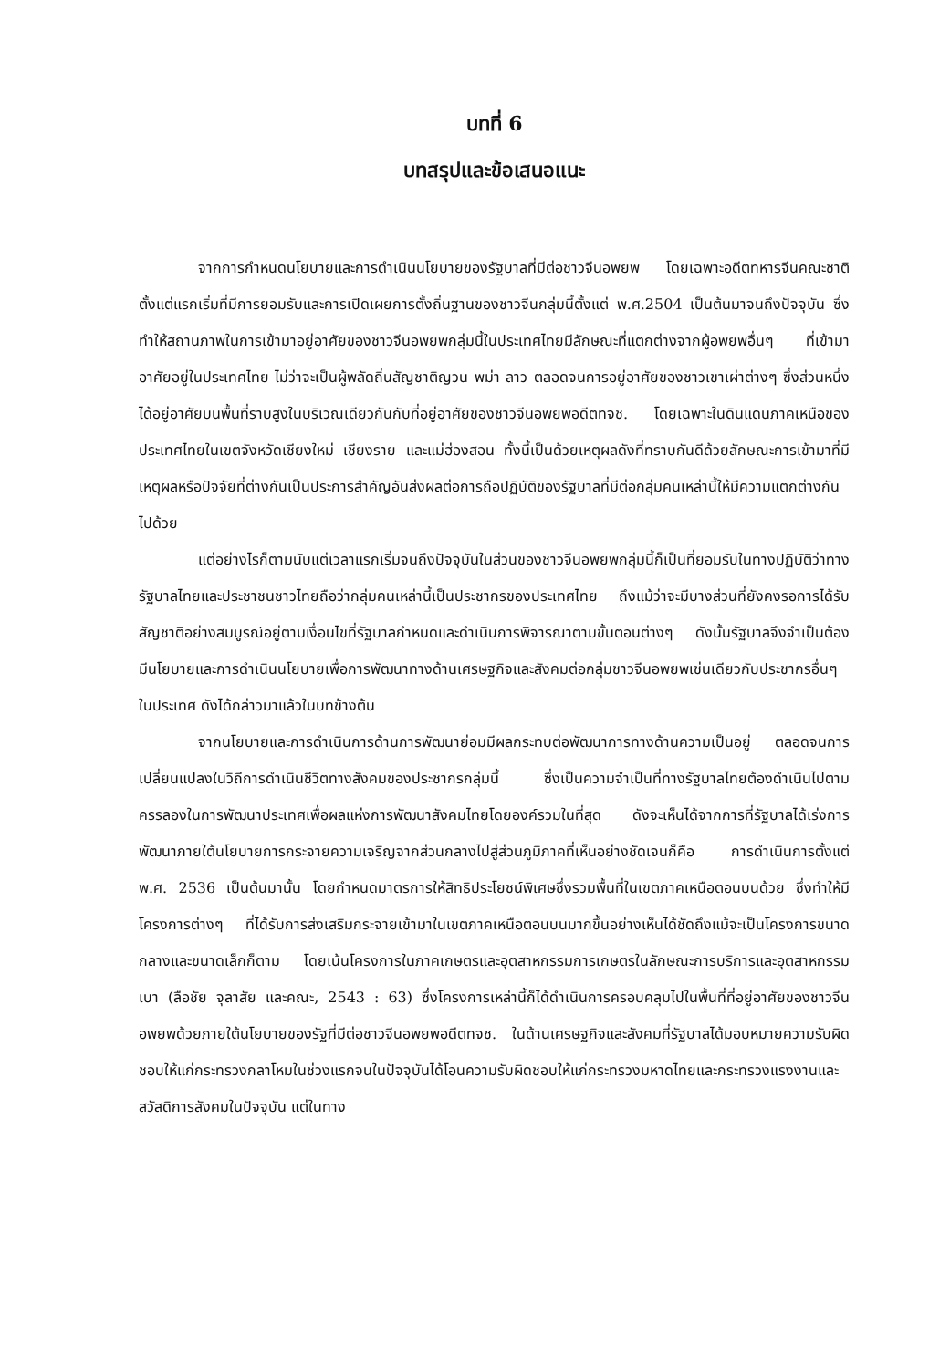บทที่ 6
บทสรุปและข้อเสนอแนะ
จากการกำหนดนโยบายและการดำเนินนโยบายของรัฐบาลที่มีต่อชาวจีนอพยพ โดยเฉพาะอดีตทหารจีนคณะชาติ ตั้งแต่แรกเริ่มที่มีการยอมรับและการเปิดเผยการตั้งถิ่นฐานของชาวจีนกลุ่มนี้ตั้งแต่ พ.ศ.2504 เป็นต้นมาจนถึงปัจจุบัน ซึ่งทำให้สถานภาพในการเข้ามาอยู่อาศัยของชาวจีนอพยพกลุ่มนี้ในประเทศไทยมีลักษณะที่แตกต่างจากผู้อพยพอื่นๆ ที่เข้ามาอาศัยอยู่ในประเทศไทย ไม่ว่าจะเป็นผู้พลัดถิ่นสัญชาติญวน พม่า ลาว ตลอดจนการอยู่อาศัยของชาวเขาเผ่าต่างๆ ซึ่งส่วนหนึ่งได้อยู่อาศัยบนพื้นที่ราบสูงในบริเวณเดียวกันกับที่อยู่อาศัยของชาวจีนอพยพอดีตทจช. โดยเฉพาะในดินแดนภาคเหนือของประเทศไทยในเขตจังหวัดเชียงใหม่ เชียงราย และแม่ฮ่องสอน ทั้งนี้เป็นด้วยเหตุผลดังที่ทราบกันดีด้วยลักษณะการเข้ามาที่มีเหตุผลหรือปัจจัยที่ต่างกันเป็นประการสำคัญอันส่งผลต่อการถือปฏิบัติของรัฐบาลที่มีต่อกลุ่มคนเหล่านี้ให้มีความแตกต่างกันไปด้วย
แต่อย่างไรก็ตามนับแต่เวลาแรกเริ่มจนถึงปัจจุบันในส่วนของชาวจีนอพยพกลุ่มนี้ก็เป็นที่ยอมรับในทางปฏิบัติว่าทางรัฐบาลไทยและประชาชนชาวไทยถือว่ากลุ่มคนเหล่านี้เป็นประชากรของประเทศไทย ถึงแม้ว่าจะมีบางส่วนที่ยังคงรอการได้รับสัญชาติอย่างสมบูรณ์อยู่ตามเงื่อนไขที่รัฐบาลกำหนดและดำเนินการพิจารณาตามขั้นตอนต่างๆ ดังนั้นรัฐบาลจึงจำเป็นต้องมีนโยบายและการดำเนินนโยบายเพื่อการพัฒนาทางด้านเศรษฐกิจและสังคมต่อกลุ่มชาวจีนอพยพเช่นเดียวกับประชากรอื่นๆ ในประเทศ ดังได้กล่าวมาแล้วในบทข้างต้น
จากนโยบายและการดำเนินการด้านการพัฒนาย่อมมีผลกระทบต่อพัฒนาการทางด้านความเป็นอยู่ ตลอดจนการเปลี่ยนแปลงในวิถีการดำเนินชีวิตทางสังคมของประชากรกลุ่มนี้ ซึ่งเป็นความจำเป็นที่ทางรัฐบาลไทยต้องดำเนินไปตามครรลองในการพัฒนาประเทศเพื่อผลแห่งการพัฒนาสังคมไทยโดยองค์รวมในที่สุด ดังจะเห็นได้จากการที่รัฐบาลได้เร่งการพัฒนาภายใต้นโยบายการกระจายความเจริญจากส่วนกลางไปสู่ส่วนภูมิภาคที่เห็นอย่างชัดเจนก็คือ การดำเนินการตั้งแต่ พ.ศ. 2536 เป็นต้นมานั้น โดยกำหนดมาตรการให้สิทธิประโยชน์พิเศษซึ่งรวมพื้นที่ในเขตภาคเหนือตอนบนด้วย ซึ่งทำให้มีโครงการต่างๆ ที่ได้รับการส่งเสริมกระจายเข้ามาในเขตภาคเหนือตอนบนมากขึ้นอย่างเห็นได้ชัดถึงแม้จะเป็นโครงการขนาดกลางและขนาดเล็กก็ตาม โดยเน้นโครงการในภาคเกษตรและอุตสาหกรรมการเกษตรในลักษณะการบริการและอุตสาหกรรมเบา (ลือชัย จุลาสัย และคณะ, 2543 : 63) ซึ่งโครงการเหล่านี้ก็ได้ดำเนินการครอบคลุมไปในพื้นที่ที่อยู่อาศัยของชาวจีนอพยพด้วยภายใต้นโยบายของรัฐที่มีต่อชาวจีนอพยพอดีตทจช. ในด้านเศรษฐกิจและสังคมที่รัฐบาลได้มอบหมายความรับผิดชอบให้แก่กระทรวงกลาโหมในช่วงแรกจนในปัจจุบันได้โอนความรับผิดชอบให้แก่กระทรวงมหาดไทยและกระทรวงแรงงานและสวัสดิการสังคมในปัจจุบัน แต่ในทาง